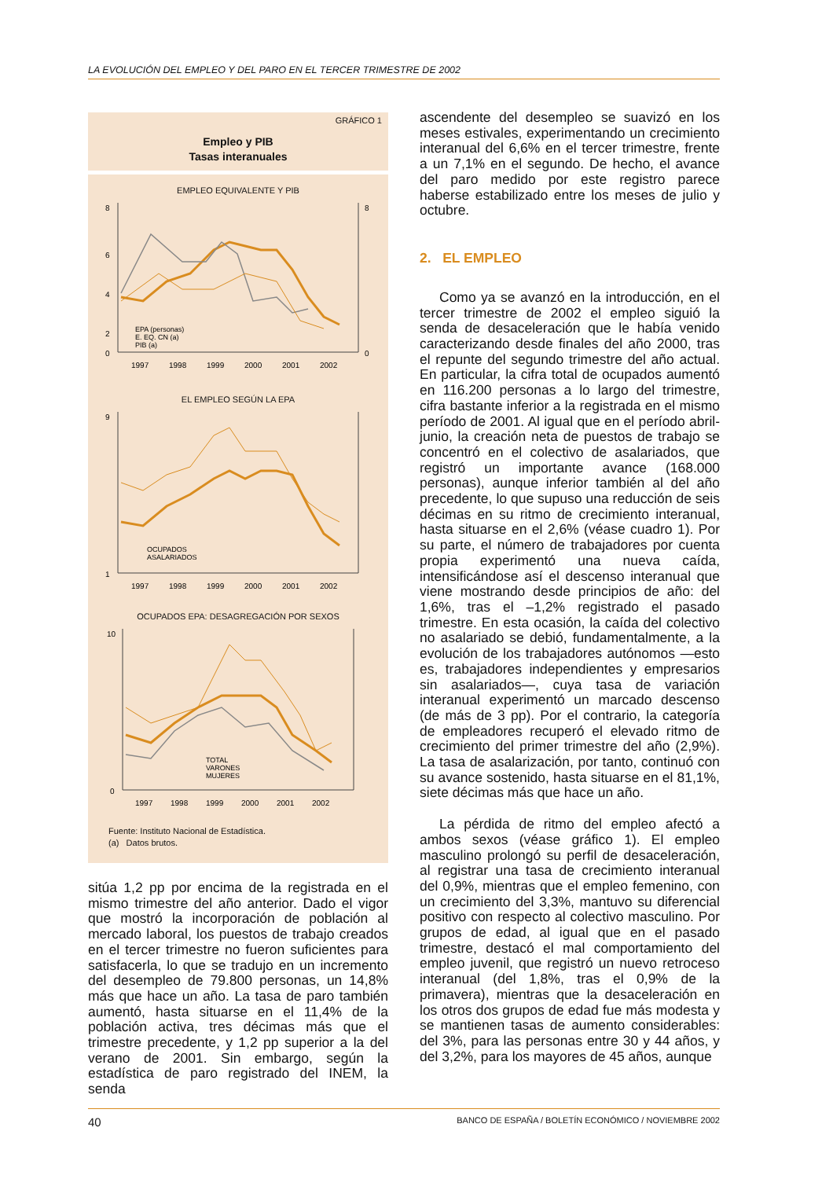LA EVOLUCIÓN DEL EMPLEO Y DEL PARO EN EL TERCER TRIMESTRE DE 2002
GRÁFICO 1
Empleo y PIB
Tasas interanuales
EMPLEO EQUIVALENTE Y PIB
8
6
4
2
0
8
0
EPA (personas)
E. EQ. CN (a)
PIB (a)
1997
1998
1999
2000
2001
2002
EL EMPLEO SEGÚN LA EPA
9
1
OCUPADOS
ASALARIADOS
1997
1998
1999
2000
2001
2002
OCUPADOS EPA: DESAGREGACIÓN POR SEXOS
10
0
TOTAL
VARONES
MUJERES
1997
1998
1999
2000
2001
2002
Fuente: Instituto Nacional de Estadística.
(a) Datos brutos.
sitúa 1,2 pp por encima de la registrada en el mismo trimestre del año anterior. Dado el vigor que mostró la incorporación de población al mercado laboral, los puestos de trabajo creados en el tercer trimestre no fueron suficientes para satisfacerla, lo que se tradujo en un incremento del desempleo de 79.800 personas, un 14,8% más que hace un año. La tasa de paro también aumentó, hasta situarse en el 11,4% de la población activa, tres décimas más que el trimestre precedente, y 1,2 pp superior a la del verano de 2001. Sin embargo, según la estadística de paro registrado del INEM, la senda
ascendente del desempleo se suavizó en los meses estivales, experimentando un crecimiento interanual del 6,6% en el tercer trimestre, frente a un 7,1% en el segundo. De hecho, el avance del paro medido por este registro parece haberse estabilizado entre los meses de julio y octubre.
2. EL EMPLEO
Como ya se avanzó en la introducción, en el tercer trimestre de 2002 el empleo siguió la senda de desaceleración que le había venido caracterizando desde finales del año 2000, tras el repunte del segundo trimestre del año actual. En particular, la cifra total de ocupados aumentó en 116.200 personas a lo largo del trimestre, cifra bastante inferior a la registrada en el mismo período de 2001. Al igual que en el período abril-junio, la creación neta de puestos de trabajo se concentró en el colectivo de asalariados, que registró un importante avance (168.000 personas), aunque inferior también al del año precedente, lo que supuso una reducción de seis décimas en su ritmo de crecimiento interanual, hasta situarse en el 2,6% (véase cuadro 1). Por su parte, el número de trabajadores por cuenta propia experimentó una nueva caída, intensificándose así el descenso interanual que viene mostrando desde principios de año: del 1,6%, tras el –1,2% registrado el pasado trimestre. En esta ocasión, la caída del colectivo no asalariado se debió, fundamentalmente, a la evolución de los trabajadores autónomos —esto es, trabajadores independientes y empresarios sin asalariados—, cuya tasa de variación interanual experimentó un marcado descenso (de más de 3 pp). Por el contrario, la categoría de empleadores recuperó el elevado ritmo de crecimiento del primer trimestre del año (2,9%). La tasa de asalarización, por tanto, continuó con su avance sostenido, hasta situarse en el 81,1%, siete décimas más que hace un año.
La pérdida de ritmo del empleo afectó a ambos sexos (véase gráfico 1). El empleo masculino prolongó su perfil de desaceleración, al registrar una tasa de crecimiento interanual del 0,9%, mientras que el empleo femenino, con un crecimiento del 3,3%, mantuvo su diferencial positivo con respecto al colectivo masculino. Por grupos de edad, al igual que en el pasado trimestre, destacó el mal comportamiento del empleo juvenil, que registró un nuevo retroceso interanual (del 1,8%, tras el 0,9% de la primavera), mientras que la desaceleración en los otros dos grupos de edad fue más modesta y se mantienen tasas de aumento considerables: del 3%, para las personas entre 30 y 44 años, y del 3,2%, para los mayores de 45 años, aunque
40 BANCO DE ESPAÑA / BOLETÍN ECONÓMICO / NOVIEMBRE 2002